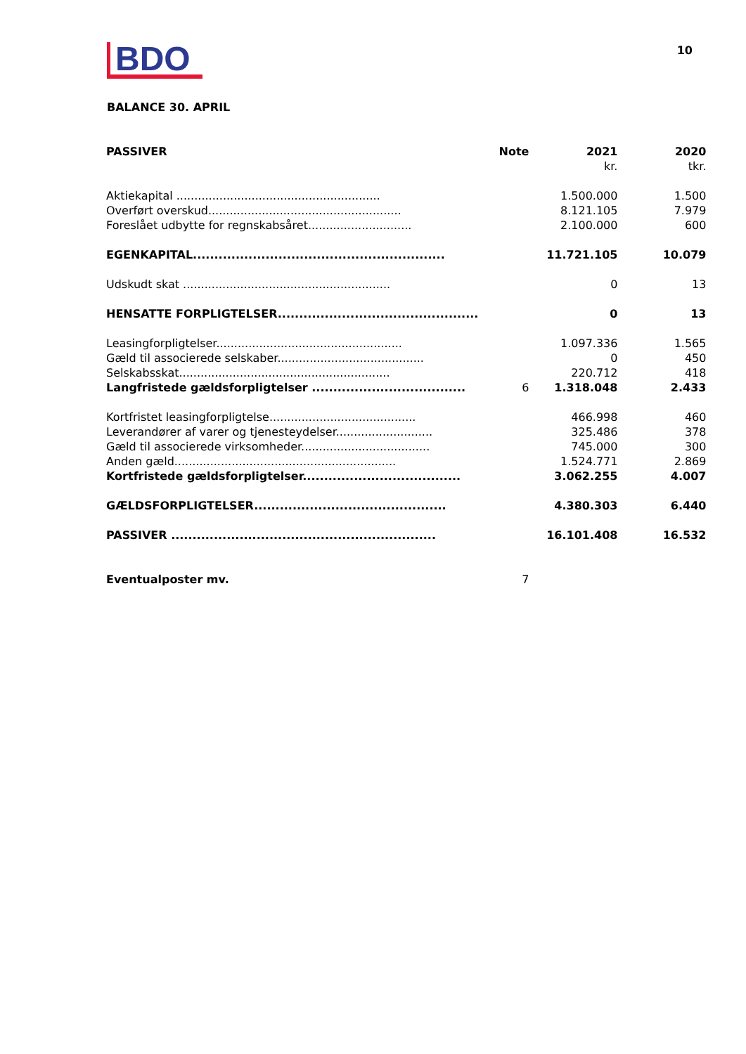BDO
10
BALANCE 30. APRIL
| PASSIVER | Note | 2021 | 2020 |
| --- | --- | --- | --- |
| | | kr. | tkr. |
| Aktiekapital ......................................................... | | 1.500.000 | 1.500 |
| Overført overskud...................................................... | | 8.121.105 | 7.979 |
| Foreslået udbytte for regnskabsåret............................. | | 2.100.000 | 600 |
| EGENKAPITAL........................................................... | | 11.721.105 | 10.079 |
| Udskudt skat .......................................................... | | 0 | 13 |
| HENSATTE FORPLIGTELSER............................................... | | 0 | 13 |
| Leasingforpligtelser.................................................... | | 1.097.336 | 1.565 |
| Gæld til associerede selskaber......................................... | | 0 | 450 |
| Selskabsskat........................................................... | | 220.712 | 418 |
| Langfristede gældsforpligtelser .................................... | 6 | 1.318.048 | 2.433 |
| Kortfristet leasingforpligtelse......................................... | | 466.998 | 460 |
| Leverandører af varer og tjenesteydelser........................... | | 325.486 | 378 |
| Gæld til associerede virksomheder.................................... | | 745.000 | 300 |
| Anden gæld.............................................................. | | 1.524.771 | 2.869 |
| Kortfristede gældsforpligtelser..................................... | | 3.062.255 | 4.007 |
| GÆLDSFORPLIGTELSER............................................. | | 4.380.303 | 6.440 |
| PASSIVER .............................................................. | | 16.101.408 | 16.532 |
| Eventualposter mv. | 7 | | |